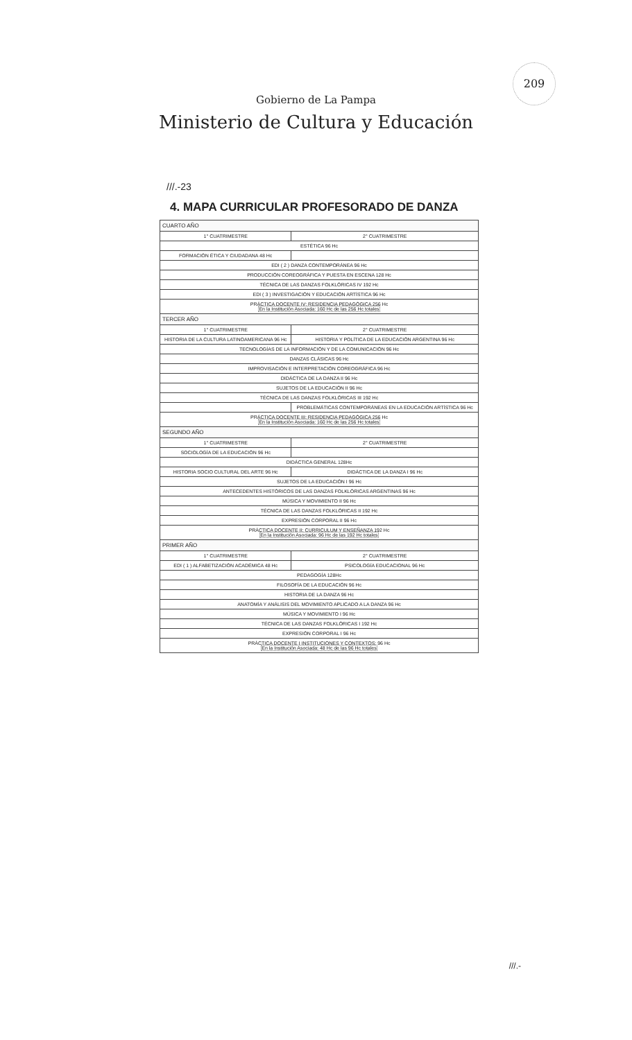209
Gobierno de La Pampa
Ministerio de Cultura y Educación
///.-23
4. MAPA CURRICULAR PROFESORADO DE DANZA
| CUARTO AÑO | |
| --- | --- |
| 1° CUATRIMESTRE | 2° CUATRIMESTRE |
| ESTÉTICA 96 Hc | |
| FORMACIÓN ÉTICA Y CIUDADANA 48 Hc | |
| EDI ( 2 ) DANZA CONTEMPORÁNEA 96 Hc | |
| PRODUCCIÓN COREOGRÁFICA Y PUESTA EN ESCENA 128 Hc | |
| TÉCNICA DE LAS DANZAS FOLKLÓRICAS IV 192 Hc | |
| EDI ( 3 ) INVESTIGACIÓN Y EDUCACIÓN ARTÍSTICA 96 Hc | |
| PRÁCTICA DOCENTE IV: RESIDENCIA PEDAGÓGICA 256 Hc En la Institución Asociada: 160 Hc de las 256 Hc totales | |
| TERCER AÑO | |
| 1° CUATRIMESTRE | 2° CUATRIMESTRE |
| HISTORIA DE LA CULTURA LATINOAMERICANA 96 Hc | HISTORIA Y POLÍTICA DE LA EDUCACIÓN ARGENTINA 96 Hc |
| TECNOLOGÍAS DE LA INFORMACIÓN Y DE LA COMUNICACIÓN 96 Hc | |
| DANZAS CLÁSICAS 96 Hc | |
| IMPROVISACIÓN E INTERPRETACIÓN COREOGRÁFICA 96 Hc | |
| DIDÁCTICA DE LA DANZA II 96 Hc | |
| SUJETOS DE LA EDUCACIÓN II 96 Hc | |
| TÉCNICA DE LAS DANZAS FOLKLÓRICAS III 192 Hc | |
| | PROBLEMÁTICAS CONTEMPORÁNEAS EN LA EDUCACIÓN ARTÍSTICA 96 Hc |
| PRÁCTICA DOCENTE III: RESIDENCIA PEDAGÓGICA 256 Hc En la Institución Asociada: 160 Hc de las 256 Hc totales | |
| SEGUNDO AÑO | |
| 1° CUATRIMESTRE | 2° CUATRIMESTRE |
| SOCIOLOGÍA DE LA EDUCACIÓN 96 Hc | |
| DIDÁCTICA GENERAL 128Hc | |
| HISTORIA SOCIO CULTURAL DEL ARTE 96 Hc | DIDÁCTICA DE LA DANZA I 96 Hc |
| SUJETOS DE LA EDUCACIÓN I 96 Hc | |
| ANTECEDENTES HISTÓRICOS DE LAS DANZAS FOLKLÓRICAS ARGENTINAS 96 Hc | |
| MÚSICA Y MOVIMIENTO II 96 Hc | |
| TÉCNICA DE LAS DANZAS FOLKLÓRICAS II 192 Hc | |
| EXPRESIÓN CORPORAL II 96 Hc | |
| PRÁCTICA DOCENTE II: CURRICULUM Y ENSEÑANZA 192 Hc En la Institución Asociada: 96 Hc de las 192 Hc totales | |
| PRIMER AÑO | |
| 1° CUATRIMESTRE | 2° CUATRIMESTRE |
| EDI ( 1 ) ALFABETIZACIÓN ACADÉMICA 48 Hc | PSICOLOGÍA EDUCACIONAL 96 Hc |
| PEDAGOGÍA 128Hc | |
| FILOSOFÍA DE LA EDUCACIÓN 96 Hc | |
| HISTORIA DE LA DANZA 96 Hc | |
| ANATOMÍA Y ANÁLISIS DEL MOVIMIENTO APLICADO A LA DANZA 96 Hc | |
| MÚSICA Y MOVIMIENTO I 96 Hc | |
| TÉCNICA DE LAS DANZAS FOLKLÓRICAS I 192 Hc | |
| EXPRESIÓN CORPORAL I 96 Hc | |
| PRÁCTICA DOCENTE I INSTITUCIONES Y CONTEXTOS: 96 Hc En la Institución Asociada: 48 Hc de las 96 Hc totales | |
///.-